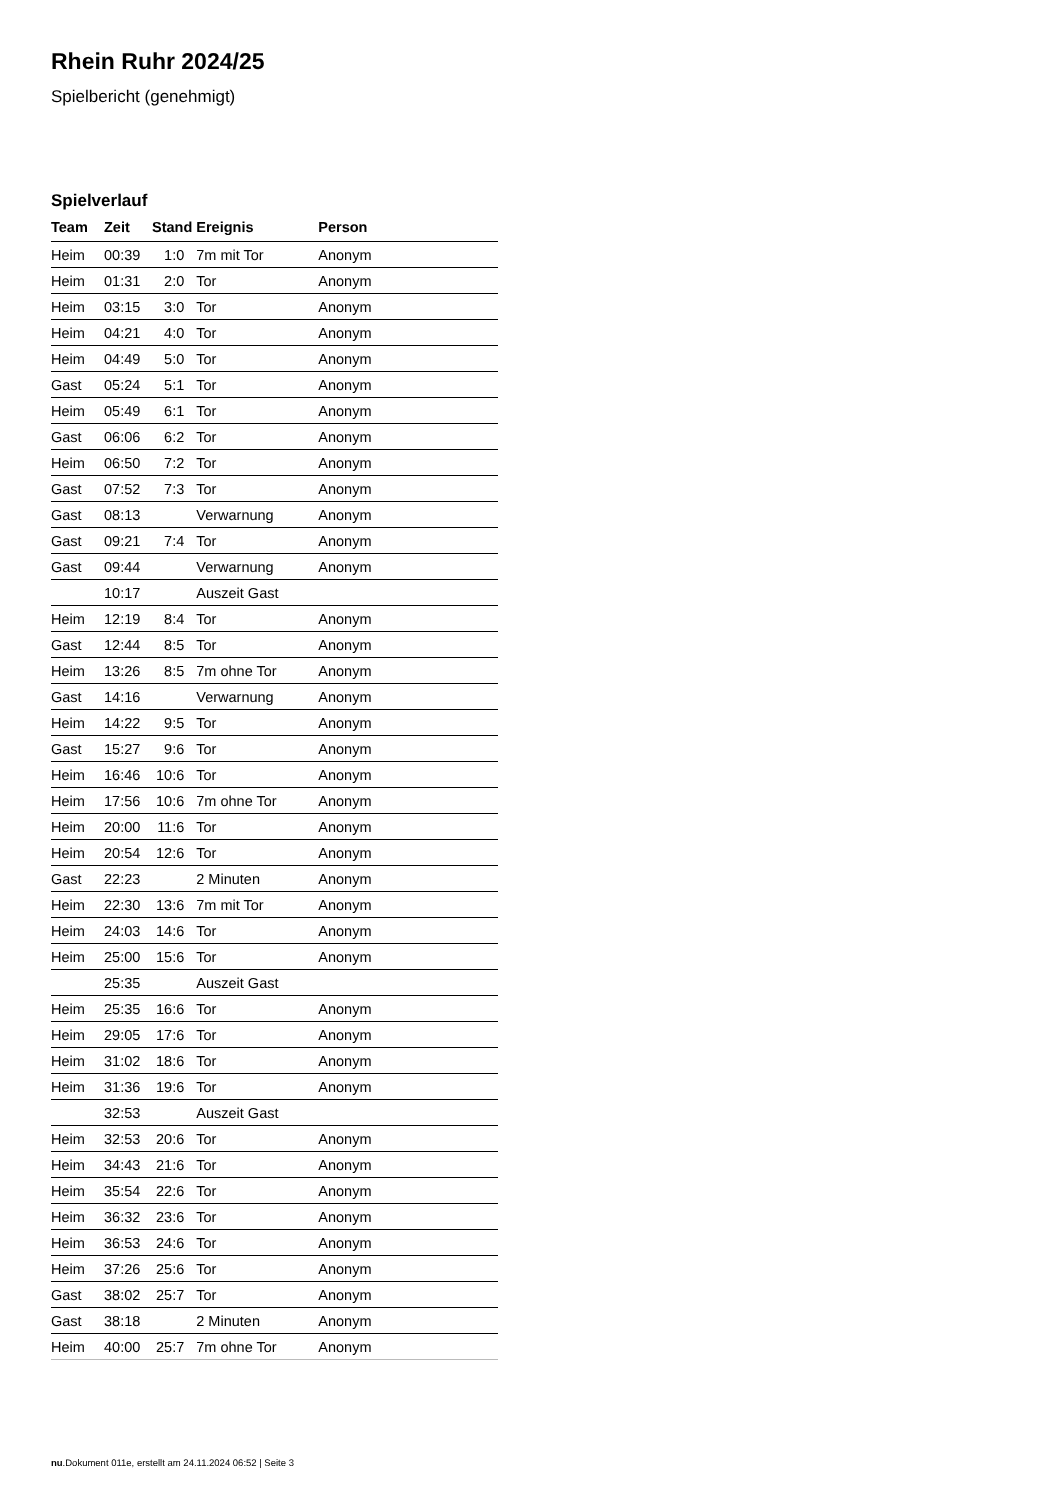Rhein Ruhr 2024/25
Spielbericht (genehmigt)
Spielverlauf
| Team | Zeit | Stand | Ereignis | Person |
| --- | --- | --- | --- | --- |
| Heim | 00:39 | 1:0 | 7m mit Tor | Anonym |
| Heim | 01:31 | 2:0 | Tor | Anonym |
| Heim | 03:15 | 3:0 | Tor | Anonym |
| Heim | 04:21 | 4:0 | Tor | Anonym |
| Heim | 04:49 | 5:0 | Tor | Anonym |
| Gast | 05:24 | 5:1 | Tor | Anonym |
| Heim | 05:49 | 6:1 | Tor | Anonym |
| Gast | 06:06 | 6:2 | Tor | Anonym |
| Heim | 06:50 | 7:2 | Tor | Anonym |
| Gast | 07:52 | 7:3 | Tor | Anonym |
| Gast | 08:13 | | Verwarnung | Anonym |
| Gast | 09:21 | 7:4 | Tor | Anonym |
| Gast | 09:44 | | Verwarnung | Anonym |
| | 10:17 | | Auszeit Gast | |
| Heim | 12:19 | 8:4 | Tor | Anonym |
| Gast | 12:44 | 8:5 | Tor | Anonym |
| Heim | 13:26 | 8:5 | 7m ohne Tor | Anonym |
| Gast | 14:16 | | Verwarnung | Anonym |
| Heim | 14:22 | 9:5 | Tor | Anonym |
| Gast | 15:27 | 9:6 | Tor | Anonym |
| Heim | 16:46 | 10:6 | Tor | Anonym |
| Heim | 17:56 | 10:6 | 7m ohne Tor | Anonym |
| Heim | 20:00 | 11:6 | Tor | Anonym |
| Heim | 20:54 | 12:6 | Tor | Anonym |
| Gast | 22:23 | | 2 Minuten | Anonym |
| Heim | 22:30 | 13:6 | 7m mit Tor | Anonym |
| Heim | 24:03 | 14:6 | Tor | Anonym |
| Heim | 25:00 | 15:6 | Tor | Anonym |
| | 25:35 | | Auszeit Gast | |
| Heim | 25:35 | 16:6 | Tor | Anonym |
| Heim | 29:05 | 17:6 | Tor | Anonym |
| Heim | 31:02 | 18:6 | Tor | Anonym |
| Heim | 31:36 | 19:6 | Tor | Anonym |
| | 32:53 | | Auszeit Gast | |
| Heim | 32:53 | 20:6 | Tor | Anonym |
| Heim | 34:43 | 21:6 | Tor | Anonym |
| Heim | 35:54 | 22:6 | Tor | Anonym |
| Heim | 36:32 | 23:6 | Tor | Anonym |
| Heim | 36:53 | 24:6 | Tor | Anonym |
| Heim | 37:26 | 25:6 | Tor | Anonym |
| Gast | 38:02 | 25:7 | Tor | Anonym |
| Gast | 38:18 | | 2 Minuten | Anonym |
| Heim | 40:00 | 25:7 | 7m ohne Tor | Anonym |
nu.Dokument 011e, erstellt am 24.11.2024 06:52 | Seite 3